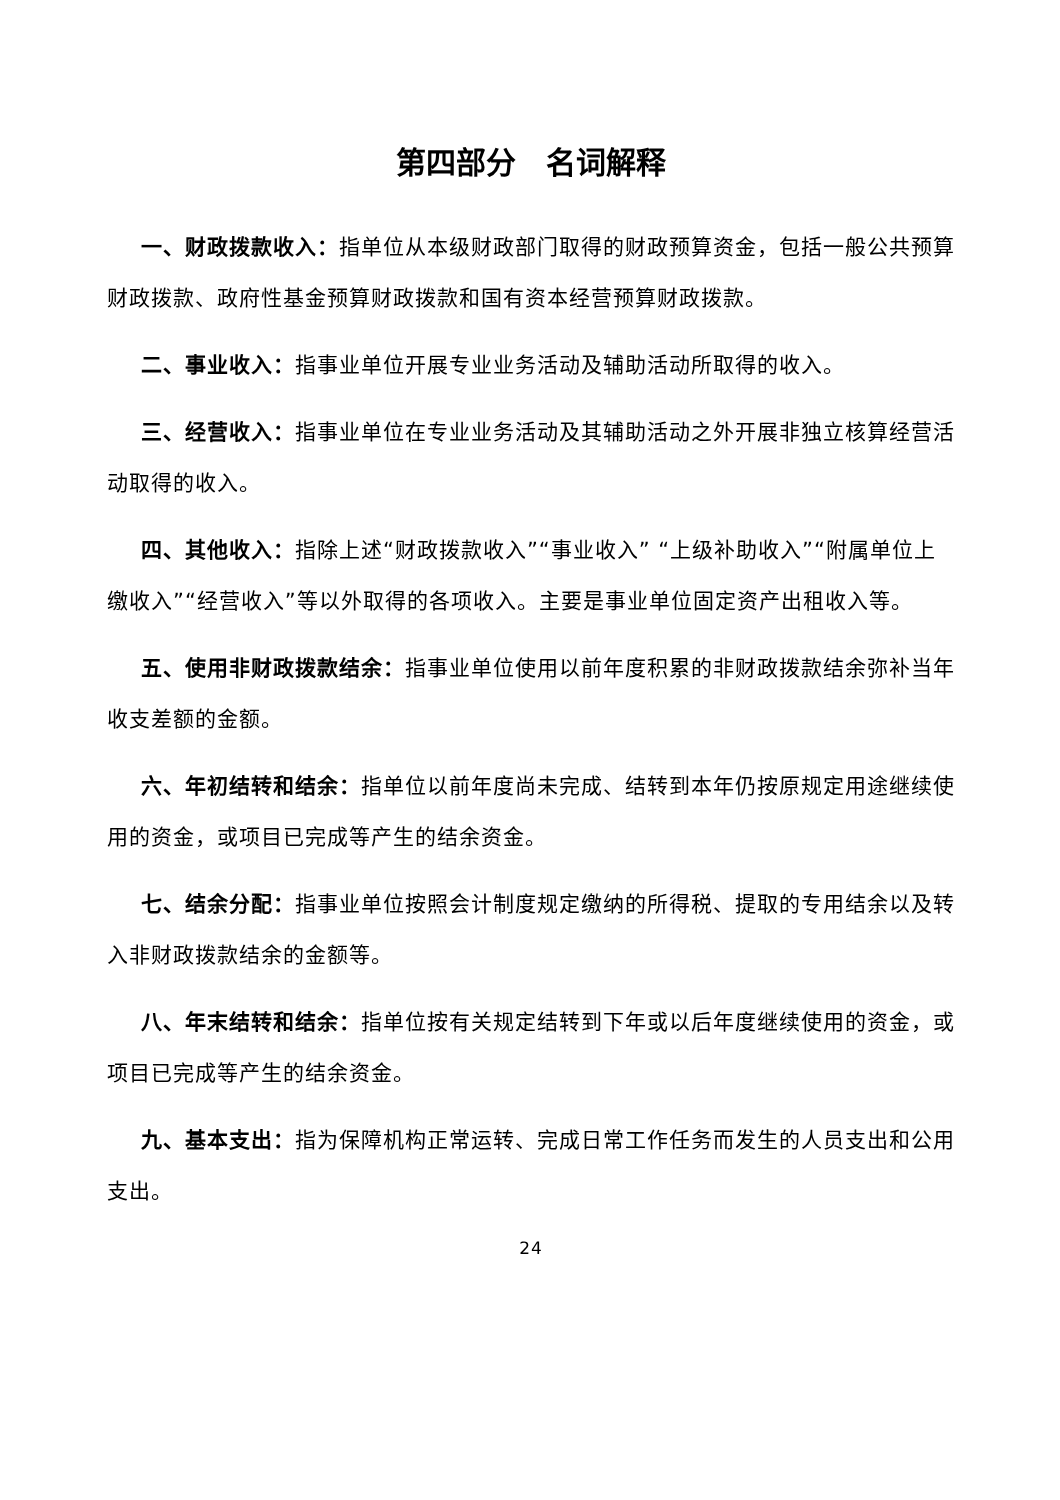第四部分　名词解释
一、财政拨款收入：指单位从本级财政部门取得的财政预算资金，包括一般公共预算财政拨款、政府性基金预算财政拨款和国有资本经营预算财政拨款。
二、事业收入：指事业单位开展专业业务活动及辅助活动所取得的收入。
三、经营收入：指事业单位在专业业务活动及其辅助活动之外开展非独立核算经营活动取得的收入。
四、其他收入：指除上述“财政拨款收入”“事业收入” “上级补助收入”“附属单位上缴收入”“经营收入”等以外取得的各项收入。主要是事业单位固定资产出租收入等。
五、使用非财政拨款结余：指事业单位使用以前年度积累的非财政拨款结余弥补当年收支差额的金额。
六、年初结转和结余：指单位以前年度尚未完成、结转到本年仍按原规定用途继续使用的资金，或项目已完成等产生的结余资金。
七、结余分配：指事业单位按照会计制度规定缴纳的所得税、提取的专用结余以及转入非财政拨款结余的金额等。
八、年末结转和结余：指单位按有关规定结转到下年或以后年度继续使用的资金，或项目已完成等产生的结余资金。
九、基本支出：指为保障机构正常运转、完成日常工作任务而发生的人员支出和公用支出。
24